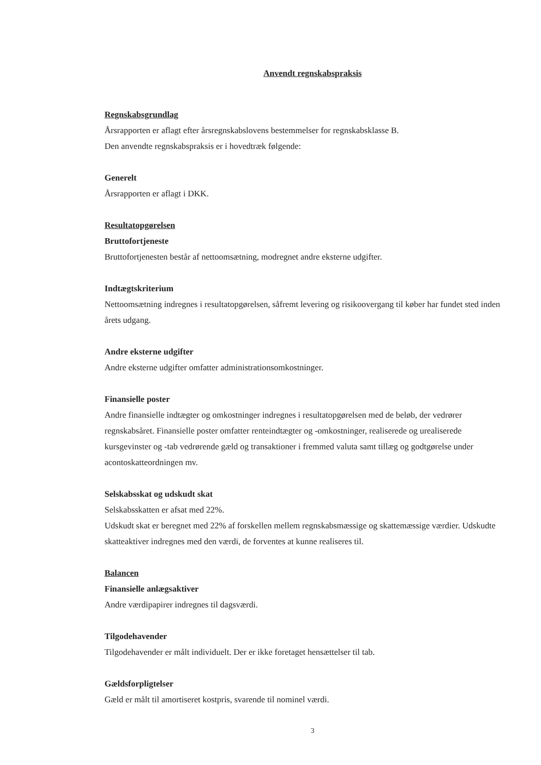Anvendt regnskabspraksis
Regnskabsgrundlag
Årsrapporten er aflagt efter årsregnskabslovens bestemmelser for regnskabsklasse B.
Den anvendte regnskabspraksis er i hovedtræk følgende:
Generelt
Årsrapporten er aflagt i DKK.
Resultatopgørelsen
Bruttofortjeneste
Bruttofortjenesten består af nettoomsætning, modregnet andre eksterne udgifter.
Indtægtskriterium
Nettoomsætning indregnes i resultatopgørelsen, såfremt levering og risikoovergang til køber har fundet sted inden årets udgang.
Andre eksterne udgifter
Andre eksterne udgifter omfatter administrationsomkostninger.
Finansielle poster
Andre finansielle indtægter og omkostninger indregnes i resultatopgørelsen med de beløb, der vedrører regnskabsåret. Finansielle poster omfatter renteindtægter og -omkostninger, realiserede og urealiserede kursgevinster og -tab vedrørende gæld og transaktioner i fremmed valuta samt tillæg og godtgørelse under acontoskatteordningen mv.
Selskabsskat og udskudt skat
Selskabsskatten er afsat med 22%.
Udskudt skat er beregnet med 22% af forskellen mellem regnskabsmæssige og skattemæssige værdier. Udskudte skatteaktiver indregnes med den værdi, de forventes at kunne realiseres til.
Balancen
Finansielle anlægsaktiver
Andre værdipapirer indregnes til dagsværdi.
Tilgodehavender
Tilgodehavender er målt individuelt. Der er ikke foretaget hensættelser til tab.
Gældsforpligtelser
Gæld er målt til amortiseret kostpris, svarende til nominel værdi.
3